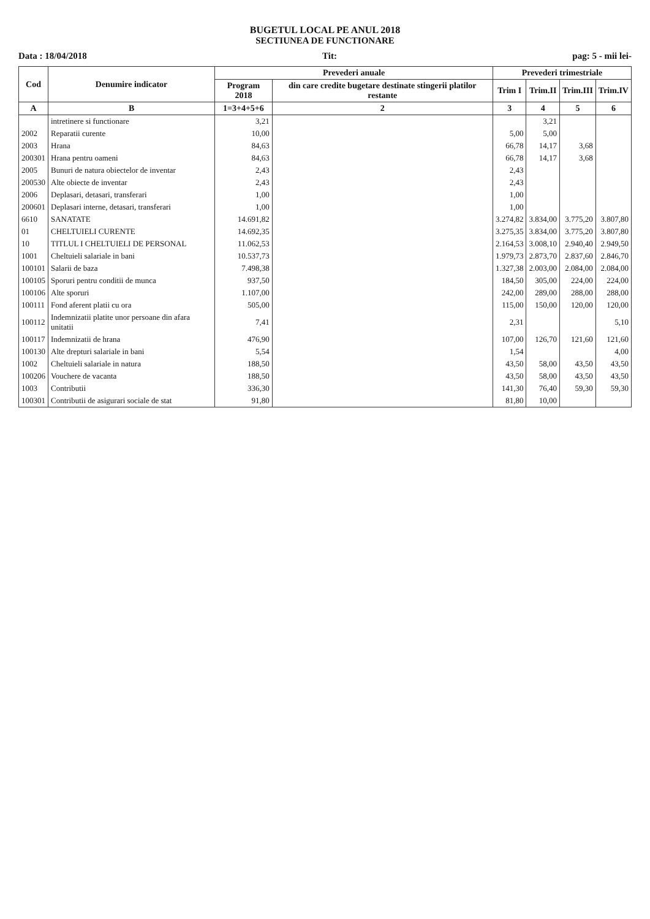BUGETUL LOCAL PE ANUL 2018
SECTIUNEA DE FUNCTIONARE
Data : 18/04/2018 Tit: pag: 5 - mii lei-
| Cod | Denumire indicator | Prevederi anuale | | Prevederi trimestriale | | | |
| --- | --- | --- | --- | --- | --- | --- | --- |
| | | Program 2018 | din care credite bugetare destinate stingerii platilor restante | Trim I | Trim.II | Trim.III | Trim.IV |
| A | B | 1=3+4+5+6 | 2 | 3 | 4 | 5 | 6 |
| | intretinere si functionare | 3,21 | | | 3,21 | | |
| 2002 | Reparatii curente | 10,00 | | 5,00 | 5,00 | | |
| 2003 | Hrana | 84,63 | | 66,78 | 14,17 | 3,68 | |
| 200301 | Hrana pentru oameni | 84,63 | | 66,78 | 14,17 | 3,68 | |
| 2005 | Bunuri de natura obiectelor de inventar | 2,43 | | 2,43 | | | |
| 200530 | Alte obiecte de inventar | 2,43 | | 2,43 | | | |
| 2006 | Deplasari, detasari, transferari | 1,00 | | 1,00 | | | |
| 200601 | Deplasari interne, detasari, transferari | 1,00 | | 1,00 | | | |
| 6610 | SANATATE | 14.691,82 | | 3.274,82 | 3.834,00 | 3.775,20 | 3.807,80 |
| 01 | CHELTUIELI CURENTE | 14.692,35 | | 3.275,35 | 3.834,00 | 3.775,20 | 3.807,80 |
| 10 | TITLUL I CHELTUIELI DE PERSONAL | 11.062,53 | | 2.164,53 | 3.008,10 | 2.940,40 | 2.949,50 |
| 1001 | Cheltuieli salariale in bani | 10.537,73 | | 1.979,73 | 2.873,70 | 2.837,60 | 2.846,70 |
| 100101 | Salarii de baza | 7.498,38 | | 1.327,38 | 2.003,00 | 2.084,00 | 2.084,00 |
| 100105 | Sporuri pentru conditii de munca | 937,50 | | 184,50 | 305,00 | 224,00 | 224,00 |
| 100106 | Alte sporuri | 1.107,00 | | 242,00 | 289,00 | 288,00 | 288,00 |
| 100111 | Fond aferent platii cu ora | 505,00 | | 115,00 | 150,00 | 120,00 | 120,00 |
| 100112 | Indemnizatii platite unor persoane din afara unitatii | 7,41 | | 2,31 | | | 5,10 |
| 100117 | Indemnizatii de hrana | 476,90 | | 107,00 | 126,70 | 121,60 | 121,60 |
| 100130 | Alte drepturi salariale in bani | 5,54 | | 1,54 | | | 4,00 |
| 1002 | Cheltuieli salariale in natura | 188,50 | | 43,50 | 58,00 | 43,50 | 43,50 |
| 100206 | Vouchere de vacanta | 188,50 | | 43,50 | 58,00 | 43,50 | 43,50 |
| 1003 | Contributii | 336,30 | | 141,30 | 76,40 | 59,30 | 59,30 |
| 100301 | Contributii de asigurari sociale de stat | 91,80 | | 81,80 | 10,00 | | |